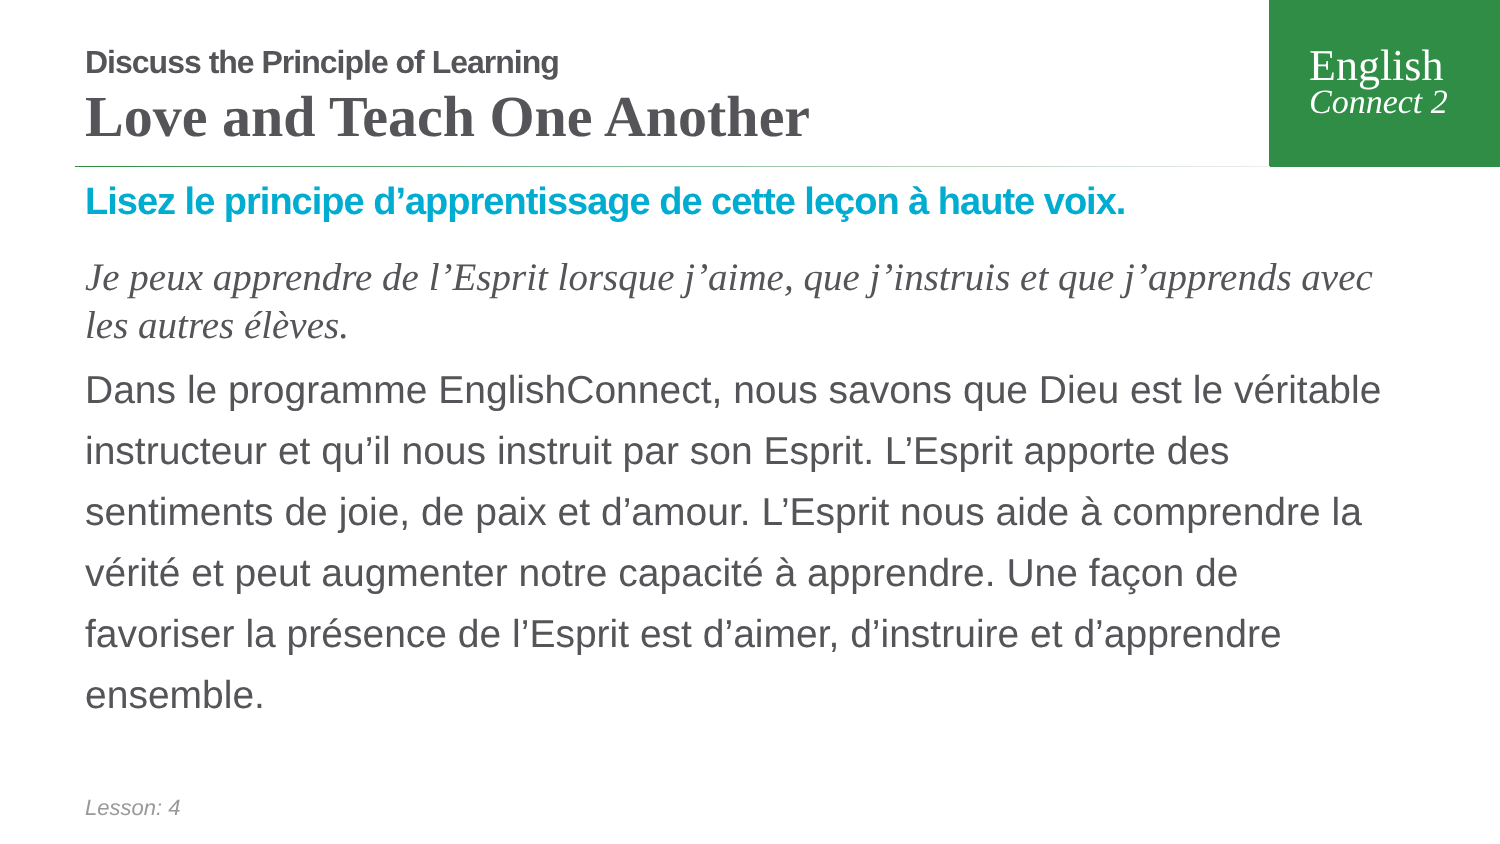English
Connect 2
Discuss the Principle of Learning
Love and Teach One Another
Lisez le principe d’apprentissage de cette leçon à haute voix.
Je peux apprendre de l’Esprit lorsque j’aime, que j’instruis et que j’apprends avec les autres élèves.
Dans le programme EnglishConnect, nous savons que Dieu est le véritable instructeur et qu’il nous instruit par son Esprit. L’Esprit apporte des sentiments de joie, de paix et d’amour. L’Esprit nous aide à comprendre la vérité et peut augmenter notre capacité à apprendre. Une façon de favoriser la présence de l’Esprit est d’aimer, d’instruire et d’apprendre ensemble.
Lesson: 4